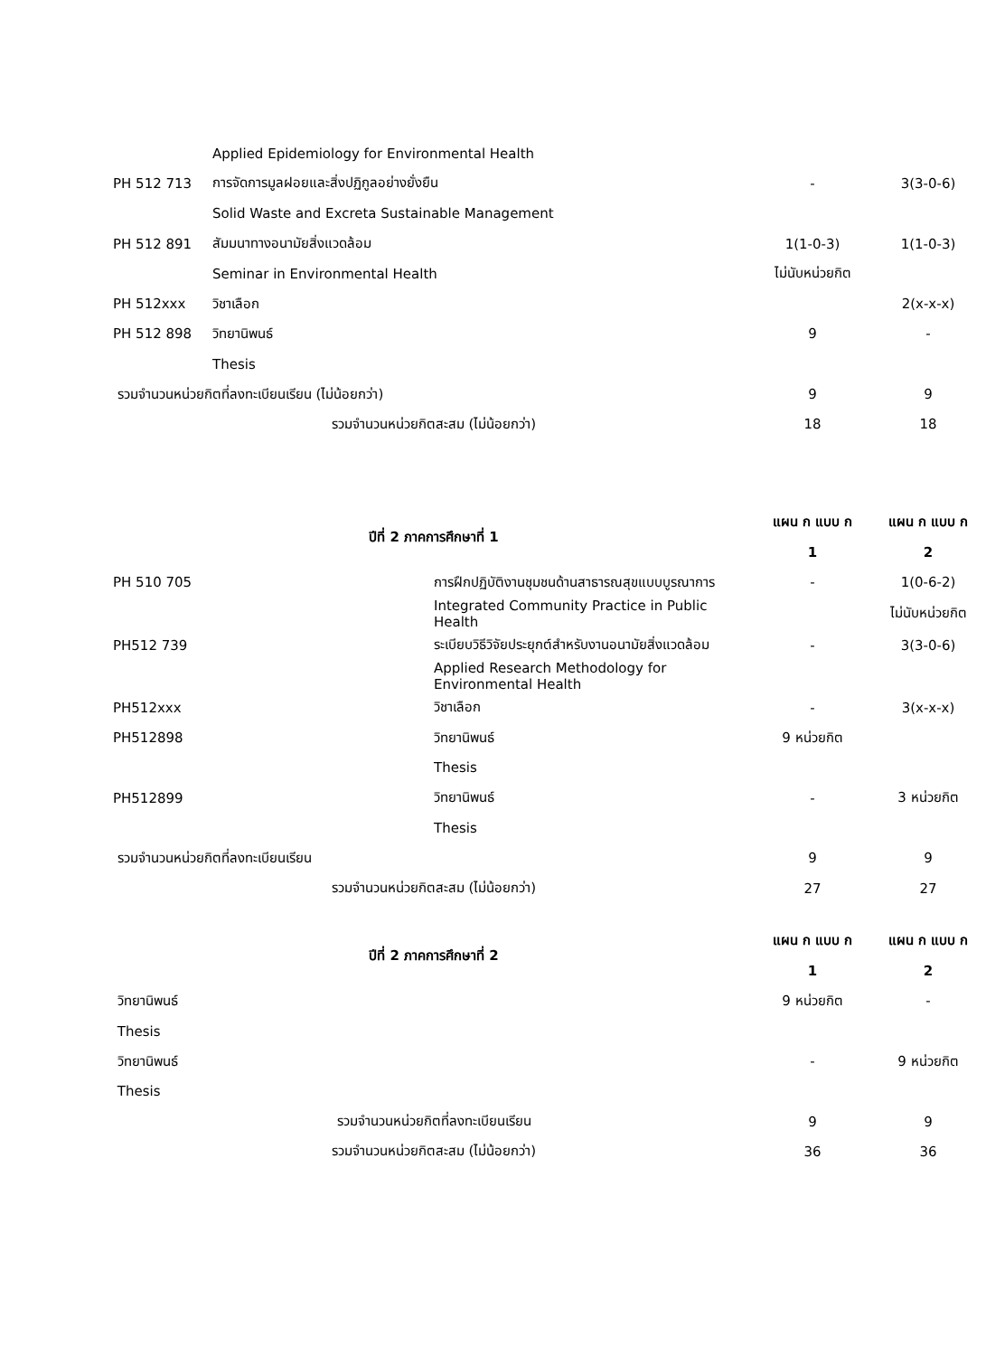| | Applied Epidemiology for Environmental Health | | |
| PH 512 713 | การจัดการมูลฝอยและสิ่งปฏิกูลอย่างยั่งยืน | - | 3(3-0-6) |
| | Solid Waste and Excreta Sustainable Management | | |
| PH 512 891 | สัมมนาทางอนามัยสิ่งแวดล้อม | 1(1-0-3) | 1(1-0-3) |
| | Seminar in Environmental Health | ไม่นับหน่วยกิต | |
| PH 512xxx | วิชาเลือก | | 2(x-x-x) |
| PH 512 898 | วิทยานิพนธ์ | 9 | - |
| | Thesis | | |
| รวมจำนวนหน่วยกิตที่ลงทะเบียนเรียน (ไม่น้อยกว่า) | | 9 | 9 |
| รวมจำนวนหน่วยกิตสะสม (ไม่น้อยกว่า) | | 18 | 18 |
| ปีที่ 2 ภาคการศึกษาที่ 1 | | แผน ก แบบ ก | แผน ก แบบ ก |
| --- | --- | --- | --- |
| | | 1 | 2 |
| PH 510 705 | การฝึกปฏิบัติงานชุมชนด้านสาธารณสุขแบบบูรณาการ | - | 1(0-6-2) |
| | Integrated Community Practice in Public Health | | ไม่นับหน่วยกิต |
| PH512 739 | ระเบียบวิธีวิจัยประยุกต์สำหรับงานอนามัยสิ่งแวดล้อม | - | 3(3-0-6) |
| | Applied Research Methodology for Environmental Health | | |
| PH512xxx | วิชาเลือก | - | 3(x-x-x) |
| PH512898 | วิทยานิพนธ์ | 9 หน่วยกิต | |
| | Thesis | | |
| PH512899 | วิทยานิพนธ์ | - | 3 หน่วยกิต |
| | Thesis | | |
| รวมจำนวนหน่วยกิตที่ลงทะเบียนเรียน | | 9 | 9 |
| รวมจำนวนหน่วยกิตสะสม (ไม่น้อยกว่า) | | 27 | 27 |
| ปีที่ 2 ภาคการศึกษาที่ 2 | แผน ก แบบ ก | แผน ก แบบ ก |
| --- | --- | --- |
| | 1 | 2 |
| วิทยานิพนธ์ | 9 หน่วยกิต | - |
| Thesis | | |
| วิทยานิพนธ์ | - | 9 หน่วยกิต |
| Thesis | | |
| รวมจำนวนหน่วยกิตที่ลงทะเบียนเรียน | 9 | 9 |
| รวมจำนวนหน่วยกิตสะสม (ไม่น้อยกว่า) | 36 | 36 |